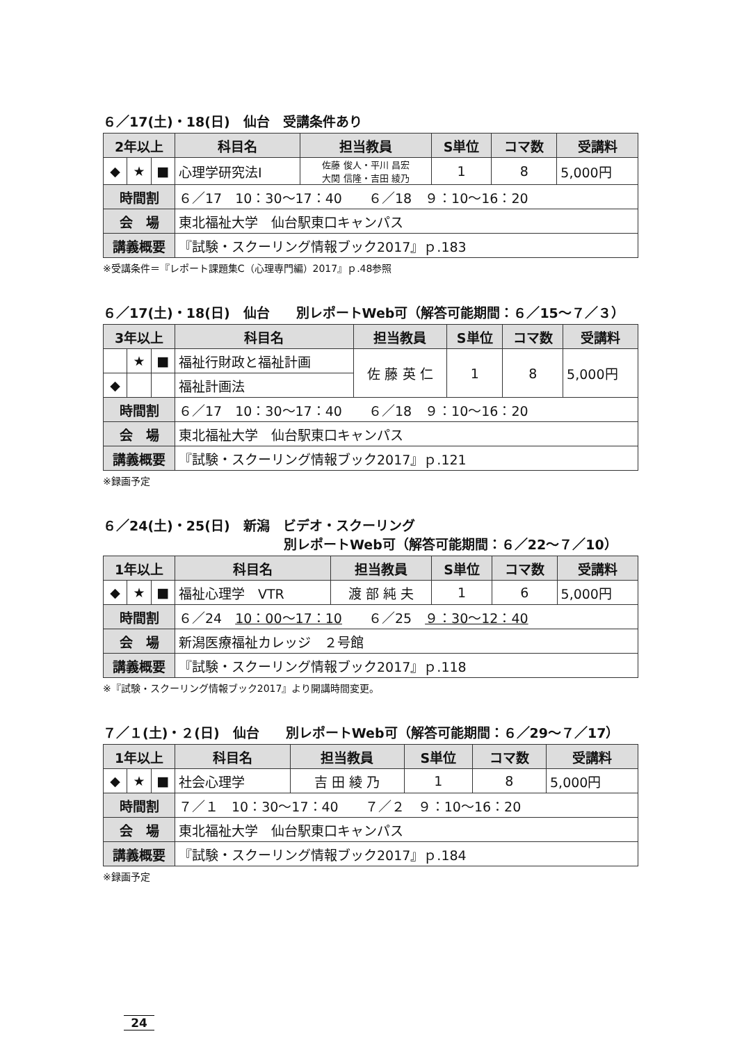６／17(土)・18(日)　仙台　受講条件あり
| 2年以上 | | | 科目名 | 担当教員 | S単位 | コマ数 | 受講料 |
| --- | --- | --- | --- | --- | --- | --- | --- |
| ◆ | ★ | ■ | 心理学研究法Ⅰ | 佐藤 俊人・平川 昌宏 大関 信隆・吉田 綾乃 | 1 | 8 | 5,000円 |
| 時間割 | | | ６／17 10：30〜17：40 ６／18 ９：10〜16：20 | | | | |
| 会 場 | | | 東北福祉大学 仙台駅東口キャンパス | | | | |
| 講義概要 | | | 『試験・スクーリング情報ブック2017』ｐ.183 | | | | |
※受講条件＝『レポート課題集C（心理専門編）2017』ｐ.48参照
６／17(土)・18(日)　仙台　　別レポートWeb可（解答可能期間：６／15〜７／３）
| 3年以上 | | | 科目名 | 担当教員 | S単位 | コマ数 | 受講料 |
| --- | --- | --- | --- | --- | --- | --- | --- |
| | ★ | ■ | 福祉行財政と福祉計画 | 佐 藤 英 仁 | 1 | 8 | 5,000円 |
| ◆ | | | 福祉計画法 | | | | |
| 時間割 | | | ６／17 10：30〜17：40 ６／18 ９：10〜16：20 | | | | |
| 会 場 | | | 東北福祉大学 仙台駅東口キャンパス | | | | |
| 講義概要 | | | 『試験・スクーリング情報ブック2017』ｐ.121 | | | | |
※録画予定
６／24(土)・25(日)　新潟　ビデオ・スクーリング
別レポートWeb可（解答可能期間：６／22〜７／10）
| 1年以上 | | | 科目名 | 担当教員 | S単位 | コマ数 | 受講料 |
| --- | --- | --- | --- | --- | --- | --- | --- |
| ◆ | ★ | ■ | 福祉心理学 VTR | 渡 部 純 夫 | 1 | 6 | 5,000円 |
| 時間割 | | | ６／24 10：00〜17：10 ６／25 ９：30〜12：40 | | | | |
| 会 場 | | | 新潟医療福祉カレッジ ２号館 | | | | |
| 講義概要 | | | 『試験・スクーリング情報ブック2017』ｐ.118 | | | | |
※『試験・スクーリング情報ブック2017』より開講時間変更。
７／１(土)・２(日)　仙台　　別レポートWeb可（解答可能期間：６／29〜７／17）
| 1年以上 | | | 科目名 | 担当教員 | S単位 | コマ数 | 受講料 |
| --- | --- | --- | --- | --- | --- | --- | --- |
| ◆ | ★ | ■ | 社会心理学 | 吉 田 綾 乃 | 1 | 8 | 5,000円 |
| 時間割 | | | ７／１ 10：30〜17：40 ７／２ ９：10〜16：20 | | | | |
| 会 場 | | | 東北福祉大学 仙台駅東口キャンパス | | | | |
| 講義概要 | | | 『試験・スクーリング情報ブック2017』ｐ.184 | | | | |
※録画予定
24